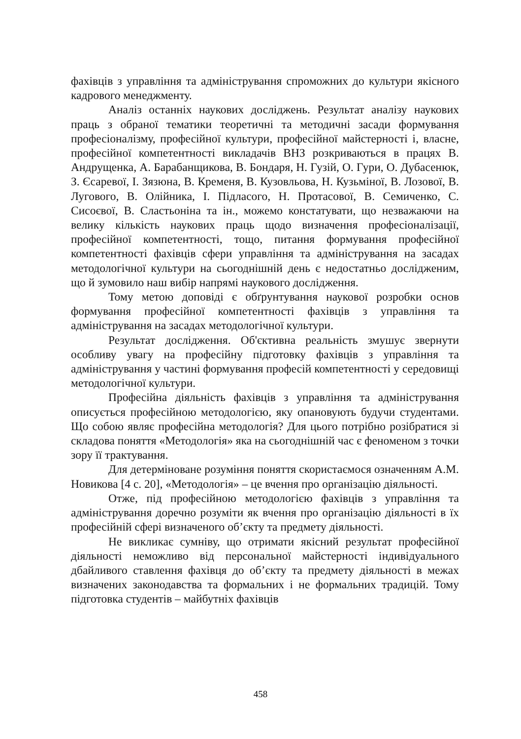фахівців з управління та адміністрування спроможних до культури якісного кадрового менеджменту.
Аналіз останніх наукових досліджень. Результат аналізу наукових праць з обраної тематики теоретичні та методичні засади формування професіоналізму, професійної культури, професійної майстерності і, власне, професійної компетентності викладачів ВНЗ розкриваються в працях В. Андрущенка, А. Барабанщикова, В. Бондаря, Н. Гузій, О. Гури, О. Дубасенюк, З. Єсаревої, І. Зязюна, В. Кременя, В. Кузовльова, Н. Кузьміної, В. Лозової, В. Лугового, В. Олійника, І. Підласого, Н. Протасової, В. Семиченко, С. Сисоєвої, В. Сластьоніна та ін., можемо констатувати, що незважаючи на велику кількість наукових праць щодо визначення професіоналізації, професійної компетентності, тощо, питання формування професійної компетентності фахівців сфери управління та адміністрування на засадах методологічної культури на сьогоднішній день є недостатньо дослідженим, що й зумовило наш вибір напрямі наукового дослідження.
Тому метою доповіді є обґрунтування наукової розробки основ формування професійної компетентності фахівців з управління та адміністрування на засадах методологічної культури.
Результат дослідження. Об'єктивна реальність змушує звернути особливу увагу на професійну підготовку фахівців з управління та адміністрування у частині формування професій компетентності у середовищі методологічної культури.
Професійна діяльність фахівців з управління та адміністрування описується професійною методологією, яку опановують будучи студентами. Що собою являє професійна методологія? Для цього потрібно розібратися зі складова поняття «Методологія» яка на сьогоднішній час є феноменом з точки зору її трактування.
Для детерміноване розуміння поняття скористаємося означенням А.М. Новикова [4 с. 20], «Методологія» – це вчення про організацію діяльності.
Отже, під професійною методологією фахівців з управління та адміністрування доречно розуміти як вчення про організацію діяльності в їх професійній сфері визначеного об’єкту та предмету діяльності.
Не викликає сумніву, що отримати якісний результат професійної діяльності неможливо від персональної майстерності індивідуального дбайливого ставлення фахівця до об’єкту та предмету діяльності в межах визначених законодавства та формальних і не формальних традицій. Тому підготовка студентів – майбутніх фахівців
458